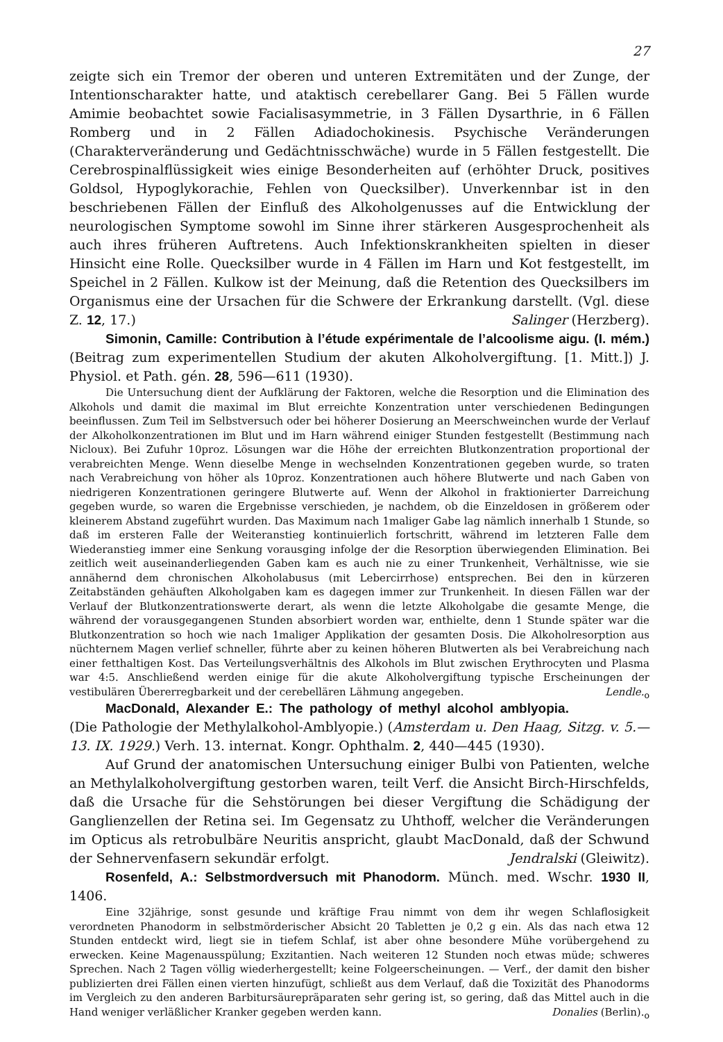27
zeigte sich ein Tremor der oberen und unteren Extremitäten und der Zunge, der Intentionscharakter hatte, und ataktisch cerebellarer Gang. Bei 5 Fällen wurde Amimie beobachtet sowie Facialisasymmetrie, in 3 Fällen Dysarthrie, in 6 Fällen Romberg und in 2 Fällen Adiadochokinesis. Psychische Veränderungen (Charakterveränderung und Gedächtnisschwäche) wurde in 5 Fällen festgestellt. Die Cerebrospinalflüssigkeit wies einige Besonderheiten auf (erhöhter Druck, positives Goldsol, Hypoglykorachie, Fehlen von Quecksilber). Unverkennbar ist in den beschriebenen Fällen der Einfluß des Alkoholgenusses auf die Entwicklung der neurologischen Symptome sowohl im Sinne ihrer stärkeren Ausgesprochenheit als auch ihres früheren Auftretens. Auch Infektionskrankheiten spielten in dieser Hinsicht eine Rolle. Quecksilber wurde in 4 Fällen im Harn und Kot festgestellt, im Speichel in 2 Fällen. Kulkow ist der Meinung, daß die Retention des Quecksilbers im Organismus eine der Ursachen für die Schwere der Erkrankung darstellt. (Vgl. diese Z. 12, 17.) Salinger (Herzberg).
Simonin, Camille: Contribution à l’étude expérimentale de l’alcoolisme aigu. (I. mém.) (Beitrag zum experimentellen Studium der akuten Alkoholvergiftung. [1. Mitt.]) J. Physiol. et Path. gén. 28, 596—611 (1930).
Die Untersuchung dient der Aufklärung der Faktoren, welche die Resorption und die Elimination des Alkohols und damit die maximal im Blut erreichte Konzentration unter verschiedenen Bedingungen beeinflussen. Zum Teil im Selbstversuch oder bei höherer Dosierung an Meerschweinchen wurde der Verlauf der Alkoholkonzentrationen im Blut und im Harn während einiger Stunden festgestellt (Bestimmung nach Nicloux). Bei Zufuhr 10proz. Lösungen war die Höhe der erreichten Blutkonzentration proportional der verabreichten Menge. Wenn dieselbe Menge in wechselnden Konzentrationen gegeben wurde, so traten nach Verabreichung von höher als 10proz. Konzentrationen auch höhere Blutwerte und nach Gaben von niedrigeren Konzentrationen geringere Blutwerte auf. Wenn der Alkohol in fraktionierter Darreichung gegeben wurde, so waren die Ergebnisse verschieden, je nachdem, ob die Einzeldosen in größerem oder kleinerem Abstand zugeführt wurden. Das Maximum nach 1maliger Gabe lag nämlich innerhalb 1 Stunde, so daß im ersteren Falle der Weiteranstieg kontinuierlich fortschritt, während im letzteren Falle dem Wiederanstieg immer eine Senkung vorausging infolge der die Resorption überwiegenden Elimination. Bei zeitlich weit auseinanderliegenden Gaben kam es auch nie zu einer Trunkenheit, Verhältnisse, wie sie annähernd dem chronischen Alkoholabusus (mit Lebercirrhose) entsprechen. Bei den in kürzeren Zeitabständen gehäuften Alkoholgaben kam es dagegen immer zur Trunkenheit. In diesen Fällen war der Verlauf der Blutkonzentrationswerte derart, als wenn die letzte Alkoholgabe die gesamte Menge, die während der vorausgegangenen Stunden absorbiert worden war, enthielte, denn 1 Stunde später war die Blutkonzentration so hoch wie nach 1maliger Applikation der gesamten Dosis. Die Alkoholresorption aus nüchternem Magen verlief schneller, führte aber zu keinen höheren Blutwerten als bei Verabreichung nach einer fetthaltigen Kost. Das Verteilungsverhältnis des Alkohols im Blut zwischen Erythrocyten und Plasma war 4:5. Anschließend werden einige für die akute Alkoholvergiftung typische Erscheinungen der vestibulären Übererregbarkeit und der cerebellären Lähmung angegeben. Lendle.<sub>o</sub>
MacDonald, Alexander E.: The pathology of methyl alcohol amblyopia. (Die Pathologie der Methylalkohol-Amblyopie.) (Amsterdam u. Den Haag, Sitzg. v. 5.—13. IX. 1929.) Verh. 13. internat. Kongr. Ophthalm. 2, 440—445 (1930).
Auf Grund der anatomischen Untersuchung einiger Bulbi von Patienten, welche an Methylalkoholvergiftung gestorben waren, teilt Verf. die Ansicht Birch-Hirschfelds, daß die Ursache für die Sehstörungen bei dieser Vergiftung die Schädigung der Ganglienzellen der Retina sei. Im Gegensatz zu Uhthoff, welcher die Veränderungen im Opticus als retrobulbäre Neuritis anspricht, glaubt MacDonald, daß der Schwund der Sehnervenfasern sekundär erfolgt. Jendralski (Gleiwitz).
Rosenfeld, A.: Selbstmordversuch mit Phanodorm. Münch. med. Wschr. 1930 II, 1406.
Eine 32jährige, sonst gesunde und kräftige Frau nimmt von dem ihr wegen Schlaflosigkeit verordneten Phanodorm in selbstmörderischer Absicht 20 Tabletten je 0,2 g ein. Als das nach etwa 12 Stunden entdeckt wird, liegt sie in tiefem Schlaf, ist aber ohne besondere Mühe vorübergehend zu erwecken. Keine Magenausspülung; Exzitantien. Nach weiteren 12 Stunden noch etwas müde; schweres Sprechen. Nach 2 Tagen völlig wiederhergestellt; keine Folgeerscheinungen. — Verf., der damit den bisher publizierten drei Fällen einen vierten hinzufügt, schließt aus dem Verlauf, daß die Toxizität des Phanodorms im Vergleich zu den anderen Barbitursäurepräparaten sehr gering ist, so gering, daß das Mittel auch in die Hand weniger verläßlicher Kranker gegeben werden kann. Donalies (Berlin).<sub>o</sub>